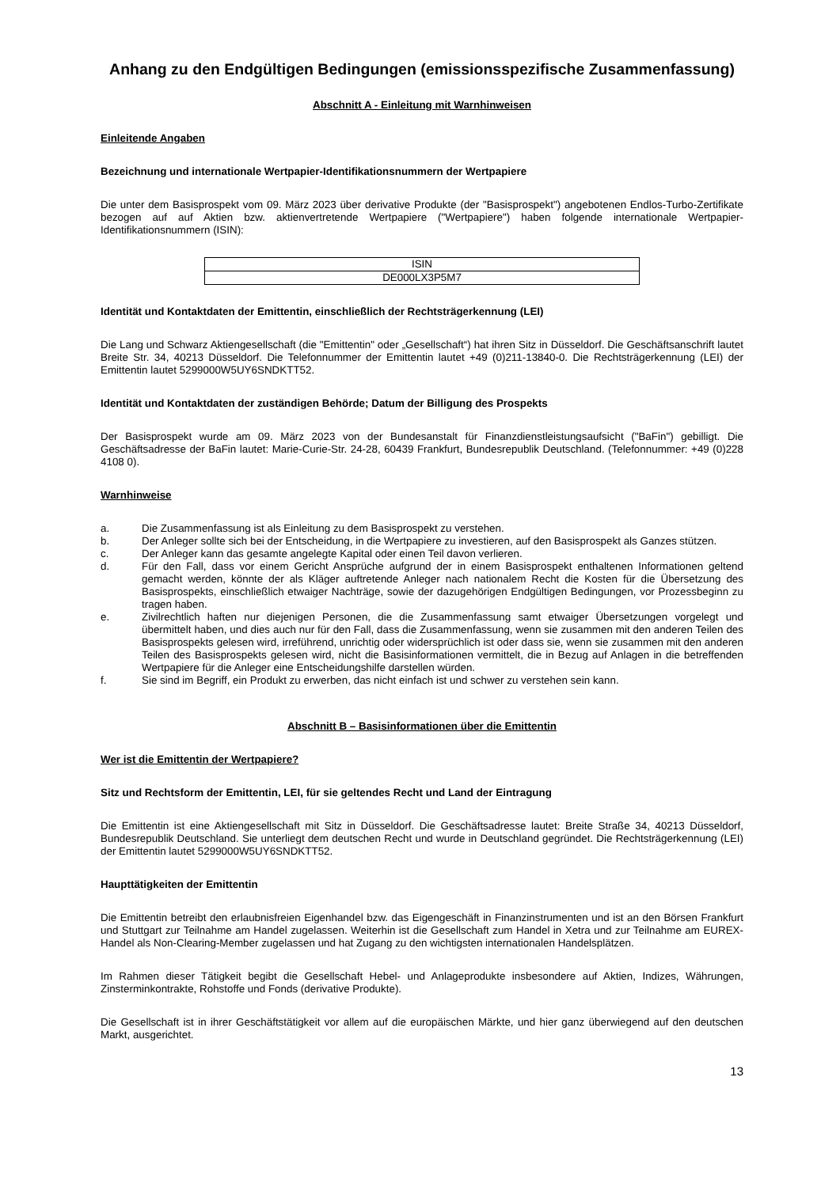Anhang zu den Endgültigen Bedingungen (emissionsspezifische Zusammenfassung)
Abschnitt A - Einleitung mit Warnhinweisen
Einleitende Angaben
Bezeichnung und internationale Wertpapier-Identifikationsnummern der Wertpapiere
Die unter dem Basisprospekt vom 09. März 2023 über derivative Produkte (der "Basisprospekt") angebotenen Endlos-Turbo-Zertifikate bezogen auf auf Aktien bzw. aktienvertretende Wertpapiere ("Wertpapiere") haben folgende internationale Wertpapier-Identifikationsnummern (ISIN):
| ISIN |
| DE000LX3P5M7 |
Identität und Kontaktdaten der Emittentin, einschließlich der Rechtsträgerkennung (LEI)
Die Lang und Schwarz Aktiengesellschaft (die "Emittentin" oder „Gesellschaft“) hat ihren Sitz in Düsseldorf. Die Geschäftsanschrift lautet Breite Str. 34, 40213 Düsseldorf. Die Telefonnummer der Emittentin lautet +49 (0)211-13840-0. Die Rechtsträgerkennung (LEI) der Emittentin lautet 5299000W5UY6SNDKTT52.
Identität und Kontaktdaten der zuständigen Behörde; Datum der Billigung des Prospekts
Der Basisprospekt wurde am 09. März 2023 von der Bundesanstalt für Finanzdienstleistungsaufsicht ("BaFin") gebilligt. Die Geschäftsadresse der BaFin lautet: Marie-Curie-Str. 24-28, 60439 Frankfurt, Bundesrepublik Deutschland. (Telefonnummer: +49 (0)228 4108 0).
Warnhinweise
a. Die Zusammenfassung ist als Einleitung zu dem Basisprospekt zu verstehen.
b. Der Anleger sollte sich bei der Entscheidung, in die Wertpapiere zu investieren, auf den Basisprospekt als Ganzes stützen.
c. Der Anleger kann das gesamte angelegte Kapital oder einen Teil davon verlieren.
d. Für den Fall, dass vor einem Gericht Ansprüche aufgrund der in einem Basisprospekt enthaltenen Informationen geltend gemacht werden, könnte der als Kläger auftretende Anleger nach nationalem Recht die Kosten für die Übersetzung des Basisprospekts, einschließlich etwaiger Nachträge, sowie der dazugehörigen Endgültigen Bedingungen, vor Prozessbeginn zu tragen haben.
e. Zivilrechtlich haften nur diejenigen Personen, die die Zusammenfassung samt etwaiger Übersetzungen vorgelegt und übermittelt haben, und dies auch nur für den Fall, dass die Zusammenfassung, wenn sie zusammen mit den anderen Teilen des Basisprospekts gelesen wird, irreführend, unrichtig oder widersprüchlich ist oder dass sie, wenn sie zusammen mit den anderen Teilen des Basisprospekts gelesen wird, nicht die Basisinformationen vermittelt, die in Bezug auf Anlagen in die betreffenden Wertpapiere für die Anleger eine Entscheidungshilfe darstellen würden.
f. Sie sind im Begriff, ein Produkt zu erwerben, das nicht einfach ist und schwer zu verstehen sein kann.
Abschnitt B – Basisinformationen über die Emittentin
Wer ist die Emittentin der Wertpapiere?
Sitz und Rechtsform der Emittentin, LEI, für sie geltendes Recht und Land der Eintragung
Die Emittentin ist eine Aktiengesellschaft mit Sitz in Düsseldorf. Die Geschäftsadresse lautet: Breite Straße 34, 40213 Düsseldorf, Bundesrepublik Deutschland. Sie unterliegt dem deutschen Recht und wurde in Deutschland gegründet. Die Rechtsträgerkennung (LEI) der Emittentin lautet 5299000W5UY6SNDKTT52.
Haupttätigkeiten der Emittentin
Die Emittentin betreibt den erlaubnisfreien Eigenhandel bzw. das Eigengeschäft in Finanzinstrumenten und ist an den Börsen Frankfurt und Stuttgart zur Teilnahme am Handel zugelassen. Weiterhin ist die Gesellschaft zum Handel in Xetra und zur Teilnahme am EUREX-Handel als Non-Clearing-Member zugelassen und hat Zugang zu den wichtigsten internationalen Handelsplätzen.
Im Rahmen dieser Tätigkeit begibt die Gesellschaft Hebel- und Anlageprodukte insbesondere auf Aktien, Indizes, Währungen, Zinsterminkontrakte, Rohstoffe und Fonds (derivative Produkte).
Die Gesellschaft ist in ihrer Geschäftstätigkeit vor allem auf die europäischen Märkte, und hier ganz überwiegend auf den deutschen Markt, ausgerichtet.
13